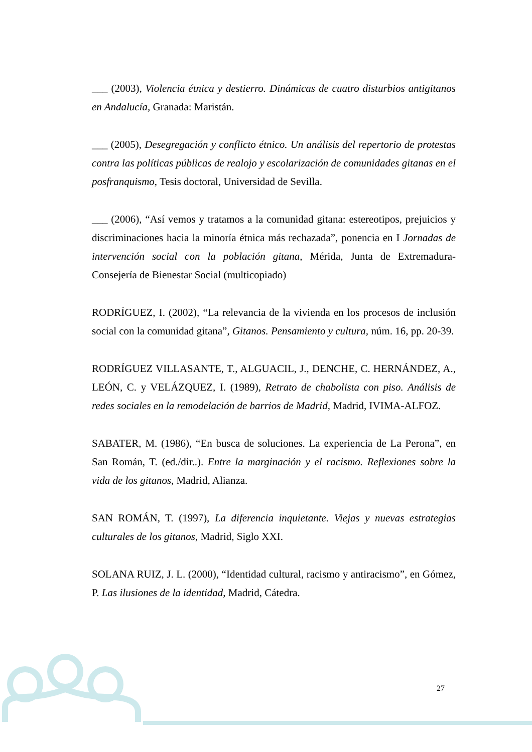___ (2003), Violencia étnica y destierro. Dinámicas de cuatro disturbios antigitanos en Andalucía, Granada: Maristán.
___ (2005), Desegregación y conflicto étnico. Un análisis del repertorio de protestas contra las políticas públicas de realojo y escolarización de comunidades gitanas en el posfranquismo, Tesis doctoral, Universidad de Sevilla.
___ (2006), “Así vemos y tratamos a la comunidad gitana: estereotipos, prejuicios y discriminaciones hacia la minoría étnica más rechazada”, ponencia en I Jornadas de intervención social con la población gitana, Mérida, Junta de Extremadura-Consejería de Bienestar Social (multicopiado)
RODRÍGUEZ, I. (2002), “La relevancia de la vivienda en los procesos de inclusión social con la comunidad gitana”, Gitanos. Pensamiento y cultura, núm. 16, pp. 20-39.
RODRÍGUEZ VILLASANTE, T., ALGUACIL, J., DENCHE, C. HERNÁNDEZ, A., LEÓN, C. y VELÁZQUEZ, I. (1989), Retrato de chabolista con piso. Análisis de redes sociales en la remodelación de barrios de Madrid, Madrid, IVIMA-ALFOZ.
SABATER, M. (1986), “En busca de soluciones. La experiencia de La Perona”, en San Román, T. (ed./dir..). Entre la marginación y el racismo. Reflexiones sobre la vida de los gitanos, Madrid, Alianza.
SAN ROMÁN, T. (1997), La diferencia inquietante. Viejas y nuevas estrategias culturales de los gitanos, Madrid, Siglo XXI.
SOLANA RUIZ, J. L. (2000), “Identidad cultural, racismo y antiracismo”, en Gómez, P. Las ilusiones de la identidad, Madrid, Cátedra.
27